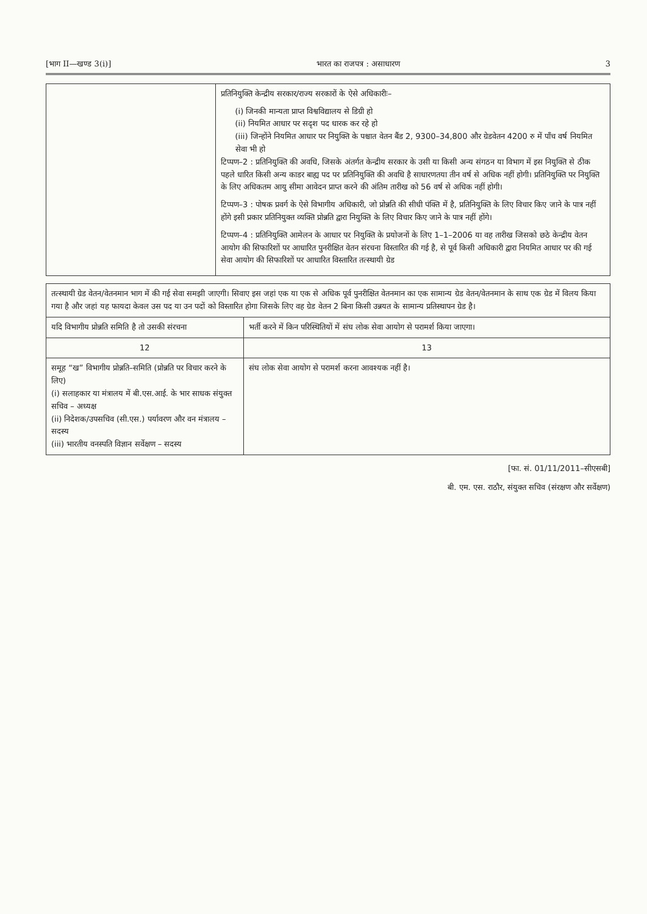[भाग II—खण्ड 3(i)] भारत का राजपत्र : असाधारण 3
| | प्रतिनियुक्ति केन्द्रीय सरकार/राज्य सरकारों के ऐसे अधिकारीः– (i) जिनकी मान्यता प्राप्त विश्वविद्यालय से डिग्री हो (ii) नियमित आधार पर सदृश पद धारक कर रहे हो (iii) जिन्होंने नियमित आधार पर नियुक्ति के पश्चात वेतन बैंड 2, 9300–34,800 और ग्रेडवेतन 4200 रु में पॉंच वर्ष नियमित सेवा भी हो टिप्पण–2 : प्रतिनियुक्ति की अवधि, जिसके अंतर्गत केन्द्रीय सरकार के उसी या किसी अन्य संगठन या विभाग में इस नियुक्ति से ठीक पहले धारित किसी अन्य काडर बाह्य पद पर प्रतिनियुक्ति की अवधि है साधारणतया तीन वर्ष से अधिक नहीं होगी। प्रतिनियुक्ति पर नियुक्ति के लिए अधिकतम आयु सीमा आवेदन प्राप्त करने की अंतिम तारीख को 56 वर्ष से अधिक नहीं होगी। टिप्पण–3 : पोषक प्रवर्ग के ऐसे विभागीय अधिकारी, जो प्रोन्नति की सीधी पंक्ति में है, प्रतिनियुक्ति के लिए विचार किए जाने के पात्र नहीं होंगे इसी प्रकार प्रतिनियुक्त व्यक्ति प्रोन्नति द्वारा नियुक्ति के लिए विचार किए जाने के पात्र नहीं होंगे। टिप्पण–4 : प्रतिनियुक्ति आमेलन के आधार पर नियुक्ति के प्रयोजनों के लिए 1–1–2006 या वह तारीख जिसको छठे केन्द्रीय वेतन आयोग की सिफारिशों पर आधारित पुनरीक्षित वेतन संरचना विस्तारित की गई है, से पूर्व किसी अधिकारी द्वारा नियमित आधार पर की गई सेवा आयोग की सिफारिशों पर आधारित विस्तारित तत्स्थायी ग्रेड |
| तत्स्थायी ग्रेड वेतन/वेतनमान भाग में की गई सेवा समझी जाएगी। सिवाए इस जहां एक या एक से अधिक पूर्व पुनरीक्षित वेतनमान का एक सामान्य ग्रेड वेतन/वेतनमान के साथ एक ग्रेड में विलय किया गया है और जहां यह फायदा केवल उस पद या उन पदों को विस्तारित होगा जिसके लिए वह ग्रेड वेतन 2 बिना किसी उन्नयत के सामान्य प्रतिस्थापन ग्रेड है। | |
| यदि विभागीय प्रोन्नति समिति है तो उसकी संरचना | भर्ती करने में किन परिस्थितियों में संघ लोक सेवा आयोग से परामर्श किया जाएगा। |
| 12 | 13 |
| समूह “ख” विभागीय प्रोन्नति–समिति (प्रोन्नति पर विचार करने के लिए) (i) सलाहकार या मंत्रालय में बी.एस.आई. के भार साधक संयुक्त सचिव – अध्यक्ष (ii) निदेशक/उपसचिव (सी.एस.) पर्यावरण और वन मंत्रालय – सदस्य (iii) भारतीय वनस्पति विज्ञान सर्वेक्षण – सदस्य | संघ लोक सेवा आयोग से परामर्श करना आवश्यक नहीं है। |
[फा. सं. 01/11/2011–सीएसबी]
बी. एम. एस. राठौर, संयुक्त सचिव (संरक्षण और सर्वेक्षण)